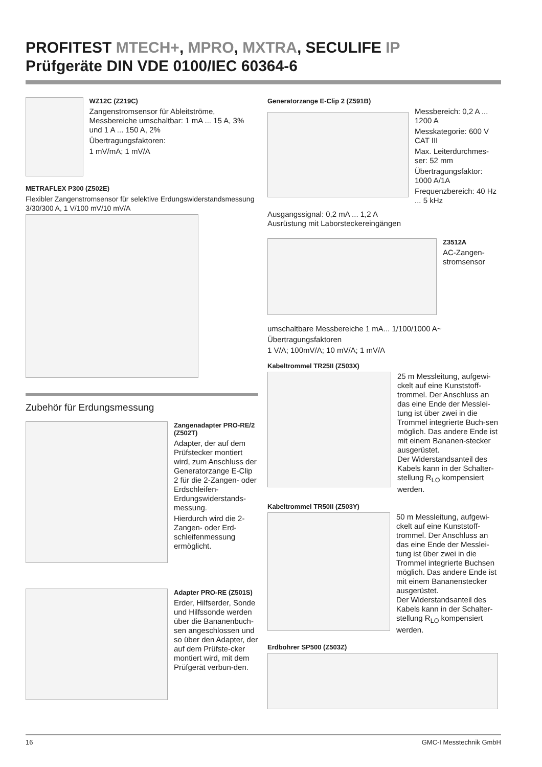PROFITEST MTECH+, MPRO, MXTRA, SECULIFE IP
Prüfgeräte DIN VDE 0100/IEC 60364-6
WZ12C (Z219C)
Zangenstromsensor für Ableitströme, Messbereiche umschaltbar: 1 mA ... 15 A, 3% und 1 A ... 150 A, 2%
Übertragungsfaktoren:
1 mV/mA; 1 mV/A
METRAFLEX P300 (Z502E)
Flexibler Zangenstromsensor für selektive Erdungswiderstandsmessung 3/30/300 A, 1 V/100 mV/10 mV/A
Zubehör für Erdungsmessung
Zangenadapter PRO-RE/2 (Z502T)
Adapter, der auf dem Prüfstecker montiert wird, zum Anschluss der Generatorzange E-Clip 2 für die 2-Zangen- oder Erdschleifen-Erdungswiderstands-messung.
Hierdurch wird die 2-Zangen- oder Erd-schleifenmessung ermöglicht.
Adapter PRO-RE (Z501S)
Erder, Hilfserder, Sonde und Hilfssonde werden über die Bananenbuch-sen angeschlossen und so über den Adapter, der auf dem Prüfste-cker montiert wird, mit dem Prüfgerät verbun-den.
Generatorzange E-Clip 2 (Z591B)
Messbereich: 0,2 A ... 1200 A
Messkategorie: 600 V CAT III
Max. Leiterdurchmes-ser: 52 mm
Übertragungsfaktor: 1000 A/1A
Frequenzbereich: 40 Hz ... 5 kHz
Ausgangssignal: 0,2 mA ... 1,2 A
Ausrüstung mit Laborsteckereingängen
Z3512A
AC-Zangen-stromsensor
umschaltbare Messbereiche 1 mA... 1/100/1000 A~
Übertragungsfaktoren
1 V/A; 100mV/A; 10 mV/A; 1 mV/A
Kabeltrommel TR25II (Z503X)
25 m Messleitung, aufgewi-ckelt auf eine Kunststoff-trommel. Der Anschluss an das eine Ende der Messlei-tung ist über zwei in die Trommel integrierte Buch-sen möglich. Das andere Ende ist mit einem Bananen-stecker ausgerüstet.
Der Widerstandsanteil des Kabels kann in der Schalter-stellung R<sub>LO</sub> kompensiert werden.
Kabeltrommel TR50II (Z503Y)
50 m Messleitung, aufgewi-ckelt auf eine Kunststoff-trommel. Der Anschluss an das eine Ende der Messlei-tung ist über zwei in die Trommel integrierte Buchsen möglich. Das andere Ende ist mit einem Bananenstecker ausgerüstet.
Der Widerstandsanteil des Kabels kann in der Schalter-stellung R<sub>LO</sub> kompensiert werden.
Erdbohrer SP500 (Z503Z)
16 GMC-I Messtechnik GmbH